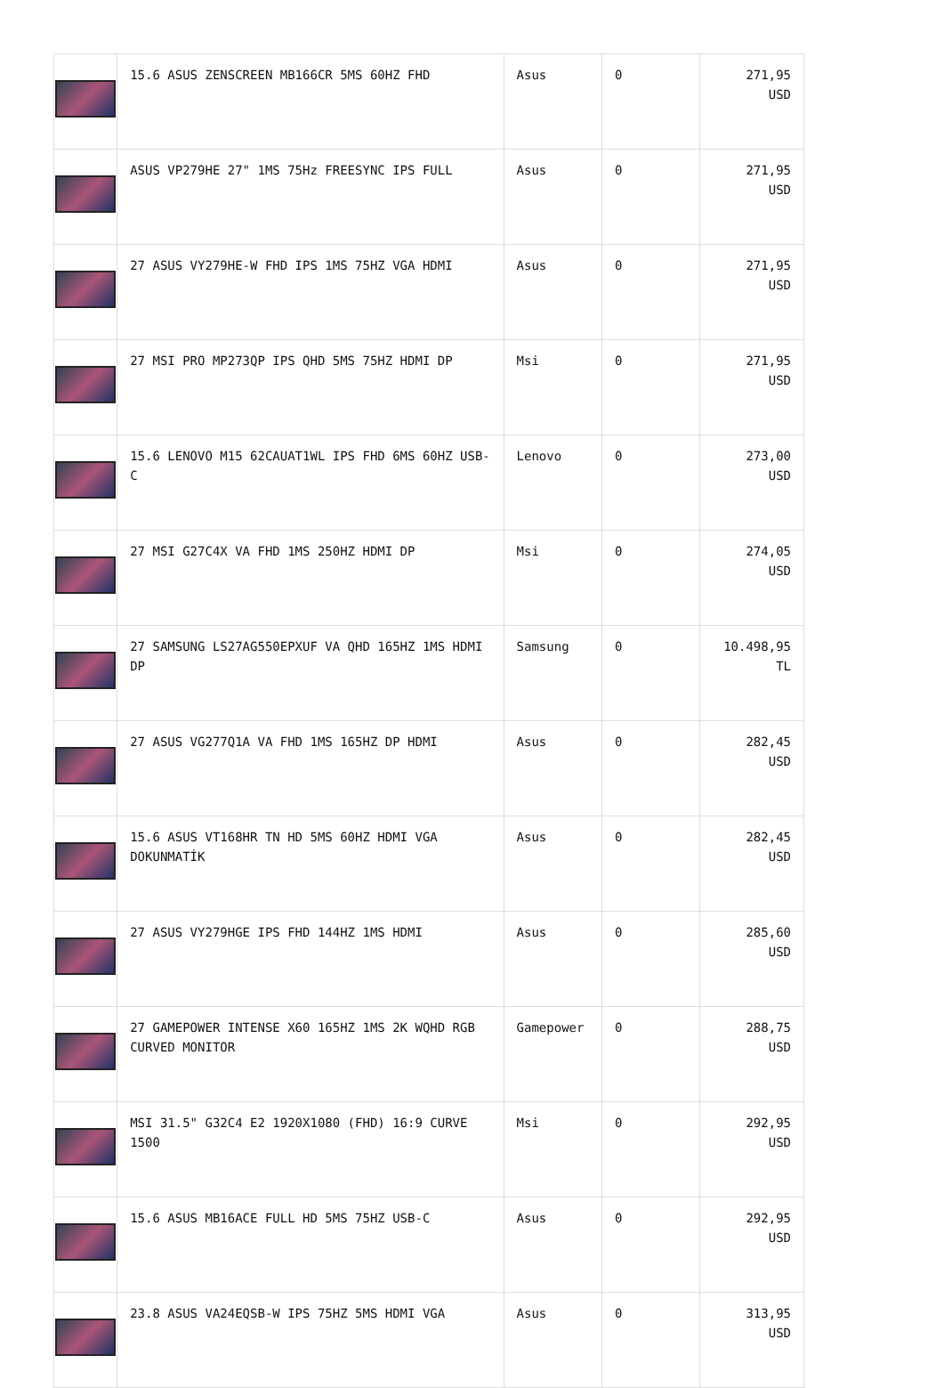| | 15.6 ASUS ZENSCREEN MB166CR 5MS 60HZ FHD | Asus | 0 | 271,95 USD |
| | ASUS VP279HE 27" 1MS 75Hz FREESYNC IPS FULL | Asus | 0 | 271,95 USD |
| | 27 ASUS VY279HE-W FHD IPS 1MS 75HZ VGA HDMI | Asus | 0 | 271,95 USD |
| | 27 MSI PRO MP273QP IPS QHD 5MS 75HZ HDMI DP | Msi | 0 | 271,95 USD |
| | 15.6 LENOVO M15 62CAUAT1WL IPS FHD 6MS 60HZ USB-C | Lenovo | 0 | 273,00 USD |
| | 27 MSI G27C4X VA FHD 1MS 250HZ HDMI DP | Msi | 0 | 274,05 USD |
| | 27 SAMSUNG LS27AG550EPXUF VA QHD 165HZ 1MS HDMI DP | Samsung | 0 | 10.498,95 TL |
| | 27 ASUS VG277Q1A VA FHD 1MS 165HZ DP HDMI | Asus | 0 | 282,45 USD |
| | 15.6 ASUS VT168HR TN HD 5MS 60HZ HDMI VGA DOKUNMATİK | Asus | 0 | 282,45 USD |
| | 27 ASUS VY279HGE IPS FHD 144HZ 1MS HDMI | Asus | 0 | 285,60 USD |
| | 27 GAMEPOWER INTENSE X60 165HZ 1MS 2K WQHD RGB CURVED MONITOR | Gamepower | 0 | 288,75 USD |
| | MSI 31.5" G32C4 E2 1920X1080 (FHD) 16:9 CURVE 1500 | Msi | 0 | 292,95 USD |
| | 15.6 ASUS MB16ACE FULL HD 5MS 75HZ USB-C | Asus | 0 | 292,95 USD |
| | 23.8 ASUS VA24EQSB-W IPS 75HZ 5MS HDMI VGA | Asus | 0 | 313,95 USD |